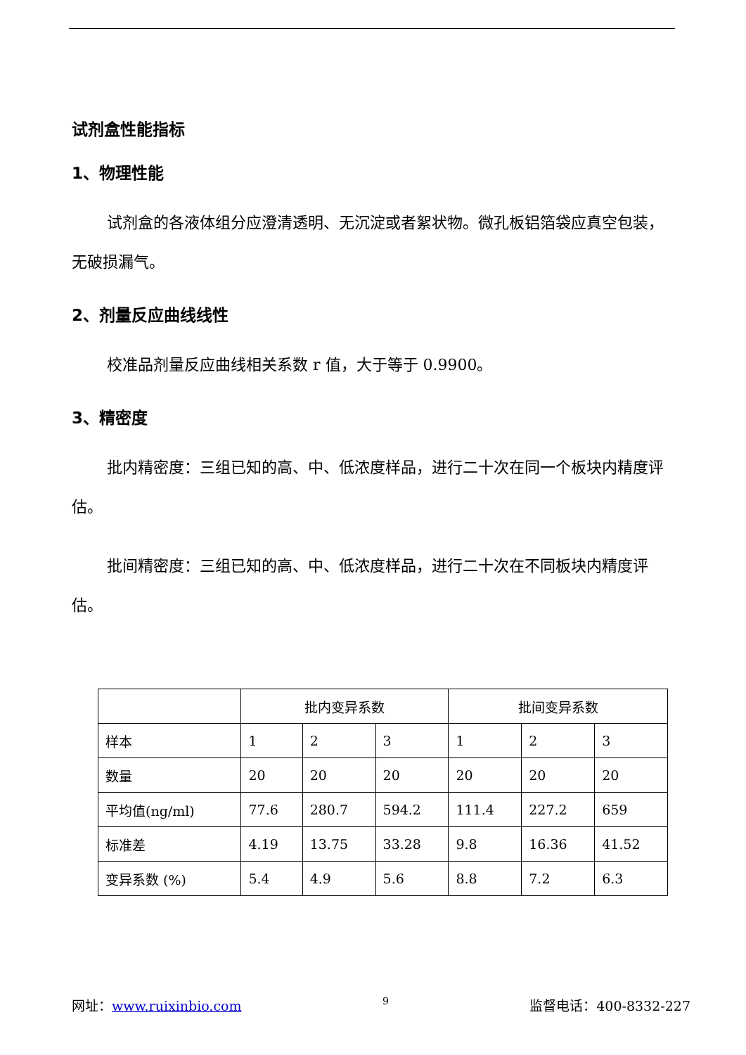试剂盒性能指标
1、物理性能
试剂盒的各液体组分应澄清透明、无沉淀或者絮状物。微孔板铝箔袋应真空包装，无破损漏气。
2、剂量反应曲线线性
校准品剂量反应曲线相关系数 r 值，大于等于 0.9900。
3、精密度
批内精密度：三组已知的高、中、低浓度样品，进行二十次在同一个板块内精度评估。
批间精密度：三组已知的高、中、低浓度样品，进行二十次在不同板块内精度评估。
| | 批内变异系数 | | | 批间变异系数 | | |
| 样本 | 1 | 2 | 3 | 1 | 2 | 3 |
| 数量 | 20 | 20 | 20 | 20 | 20 | 20 |
| 平均值(ng/ml) | 77.6 | 280.7 | 594.2 | 111.4 | 227.2 | 659 |
| 标准差 | 4.19 | 13.75 | 33.28 | 9.8 | 16.36 | 41.52 |
| 变异系数 (%) | 5.4 | 4.9 | 5.6 | 8.8 | 7.2 | 6.3 |
网址：www.ruixinbio.com 9 监督电话：400-8332-227